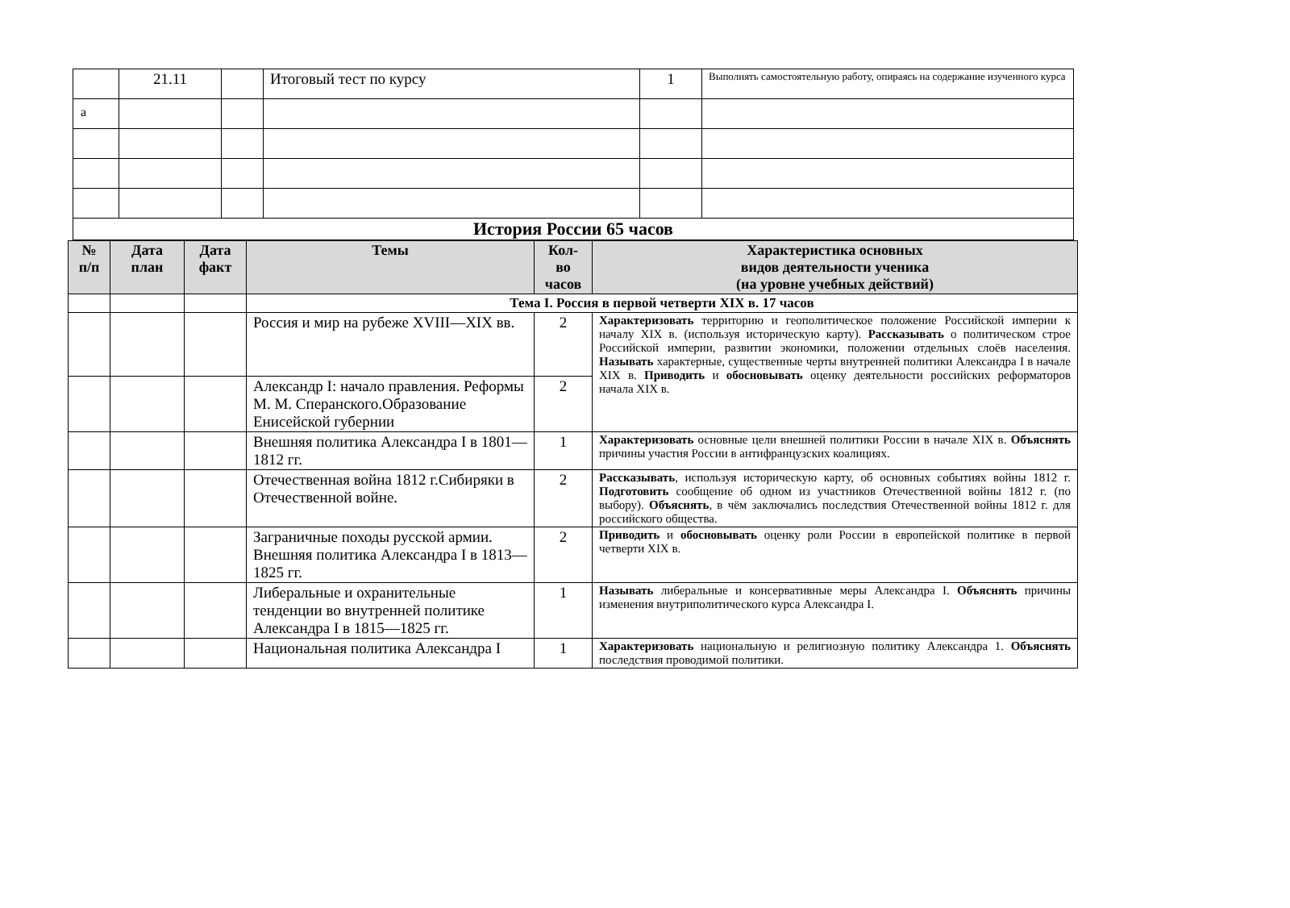а
| | 21.11 | | Итоговый тест по курсу | 1 | Выполнять самостоятельную работу, опираясь на содержание изученного курса |
| История России 65 часов | | | | | |
| № п/п | Дата план | Дата факт | Темы | Кол-во часов | Характеристика основных видов деятельности ученика (на уровне учебных действий) |
| --- | --- | --- | --- | --- | --- |
| | | | Тема I. Россия в первой четверти XIX в. 17 часов | | |
| | | | Россия и мир на рубеже XVIII—XIX вв. | 2 | Характеризовать территорию и геополитическое положение Российской империи к началу XIX в. (используя историческую карту). Рассказывать о политическом строе Российской империи, развитии экономики, положении отдельных слоёв населения. Называть характерные, существенные черты внутренней политики Александра I в начале XIX в. Приводить и обосновывать оценку деятельности российских реформаторов начала XIX в. |
| | | | Александр I: начало правления. Реформы М. М. Сперанского.Образование Енисейской губернии | 2 | |
| | | | Внешняя политика Александра I в 1801—1812 гг. | 1 | Характеризовать основные цели внешней политики России в начале XIX в. Объяснять причины участия России в антифранцузских коалициях. |
| | | | Отечественная война 1812 г.Сибиряки в Отечественной войне. | 2 | Рассказывать , используя историческую карту, об основных событиях войны 1812 г. Подготовить сообщение об одном из участников Отечественной войны 1812 г. (по выбору). Объяснять , в чём заключались последствия Отечественной войны 1812 г. для российского общества. |
| | | | Заграничные походы русской армии. Внешняя политика Александра I в 1813—1825 гг. | 2 | Приводить и обосновывать оценку роли России в европейской политике в первой четверти XIX в. |
| | | | Либеральные и охранительные тенденции во внутренней политике Александра I в 1815—1825 гг. | 1 | Называть либеральные и консервативные меры Александра I. Объяснять причины изменения внутриполитического курса Александра I. |
| | | | Национальная политика Александра I | 1 | Характеризовать национальную и религиозную политику Александра 1. Объяснять последствия проводимой политики. |